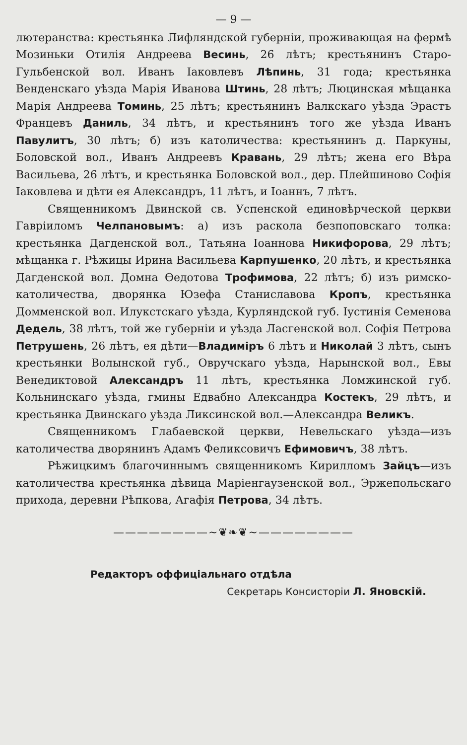— 9 —
лютеранства: крестьянка Лифляндской губерніи, проживающая на фермѣ Мозиньки Отилія Андреева Весинь, 26 лѣтъ; крестьянинъ Старо-Гульбенской вол. Иванъ Іаковлевъ Лѣпинь, 31 года; крестьянка Венденскаго уѣзда Марія Иванова Штинь, 28 лѣтъ; Люцинская мѣщанка Марія Андреева Томинь, 25 лѣтъ; крестьянинъ Валкскаго уѣзда Эрастъ Францевъ Даниль, 34 лѣтъ, и крестьянинъ того же уѣзда Иванъ Павулитъ, 30 лѣтъ; б) изъ католичества: крестьянинъ д. Паркуны, Боловской вол., Иванъ Андреевъ Кравань, 29 лѣтъ; жена его Вѣра Васильева, 26 лѣтъ, и крестьянка Боловской вол., дер. Плейшиново Софія Іаковлева и дѣти ея Александръ, 11 лѣтъ, и Іоаннъ, 7 лѣтъ.
Священникомъ Двинской св. Успенской единовѣрческой церкви Гавріиломъ Челпановымъ: а) изъ раскола безпоповскаго толка: крестьянка Дагденской вол., Татьяна Іоаннова Никифорова, 29 лѣтъ; мѣщанка г. Рѣжицы Ирина Васильева Карпушенко, 20 лѣтъ, и крестьянка Дагденской вол. Домна Өедотова Трофимова, 22 лѣтъ; б) изъ римско-католичества, дворянка Юзефа Станиславова Кропъ, крестьянка Домменской вол. Илукстскаго уѣзда, Курляндской губ. Іустинія Семенова Дедель, 38 лѣтъ, той же губерніи и уѣзда Ласгенской вол. Софія Петрова Петрушень, 26 лѣтъ, ея дѣти—Владиміръ 6 лѣтъ и Николай 3 лѣтъ, сынъ крестьянки Волынской губ., Овручскаго уѣзда, Нарынской вол., Евы Венедиктовой Александръ 11 лѣтъ, крестьянка Ломжинской губ. Кольнинскаго уѣзда, гмины Едвабно Александра Костекъ, 29 лѣтъ, и крестьянка Двинскаго уѣзда Ликсинской вол.—Александра Великъ.
Священникомъ Глабаевской церкви, Невельскаго уѣзда—изъ католичества дворянинъ Адамъ Феликсовичъ Ефимовичъ, 38 лѣтъ.
Рѣжицкимъ благочиннымъ священникомъ Кирилломъ Зайцъ—изъ католичества крестьянка дѣвица Маріенгаузенской вол., Эржепольскаго прихода, деревни Рѣпкова, Агафія Петрова, 34 лѣтъ.
————————~❦❧❦~————————
Редакторъ оффиціальнаго отдѣла
Секретарь Консисторіи Л. Яновскій.